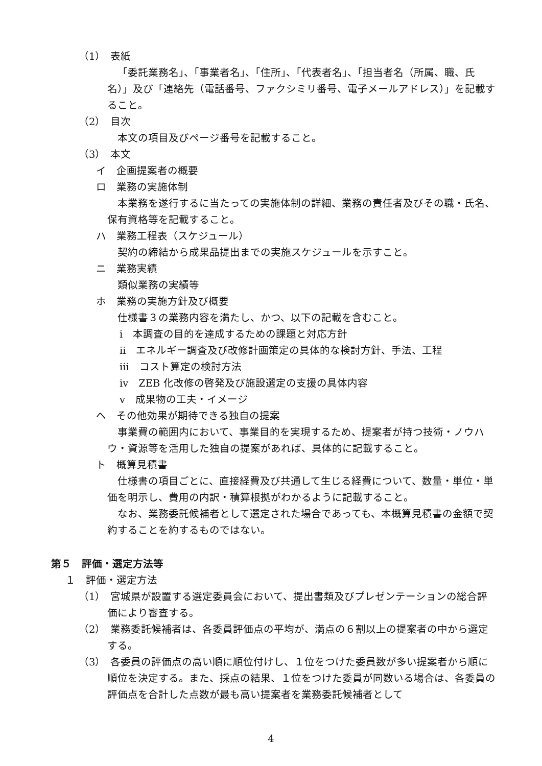（1）　表紙
「委託業務名」、「事業者名」、「住所」、「代表者名」、「担当者名（所属、職、氏名）」及び「連絡先（電話番号、ファクシミリ番号、電子メールアドレス）」を記載すること。
（2）　目次
本文の項目及びページ番号を記載すること。
（3）　本文
イ　企画提案者の概要
ロ　業務の実施体制
本業務を遂行するに当たっての実施体制の詳細、業務の責任者及びその職・氏名、保有資格等を記載すること。
ハ　業務工程表（スケジュール）
契約の締結から成果品提出までの実施スケジュールを示すこと。
ニ　業務実績
類似業務の実績等
ホ　業務の実施方針及び概要
仕様書３の業務内容を満たし、かつ、以下の記載を含むこと。
ⅰ　本調査の目的を達成するための課題と対応方針
ⅱ　エネルギー調査及び改修計画策定の具体的な検討方針、手法、工程
ⅲ　コスト算定の検討方法
ⅳ　ZEB 化改修の啓発及び施設選定の支援の具体内容
ⅴ　成果物の工夫・イメージ
へ　その他効果が期待できる独自の提案
事業費の範囲内において、事業目的を実現するため、提案者が持つ技術・ノウハウ・資源等を活用した独自の提案があれば、具体的に記載すること。
ト　概算見積書
仕様書の項目ごとに、直接経費及び共通して生じる経費について、数量・単位・単価を明示し、費用の内訳・積算根拠がわかるように記載すること。
なお、業務委託候補者として選定された場合であっても、本概算見積書の金額で契約することを約するものではない。
第５　評価・選定方法等
１　評価・選定方法
（1）　宮城県が設置する選定委員会において、提出書類及びプレゼンテーションの総合評価により審査する。
（2）　業務委託候補者は、各委員評価点の平均が、満点の６割以上の提案者の中から選定する。
（3）　各委員の評価点の高い順に順位付けし、１位をつけた委員数が多い提案者から順に順位を決定する。また、採点の結果、１位をつけた委員が同数いる場合は、各委員の評価点を合計した点数が最も高い提案者を業務委託候補者として
4